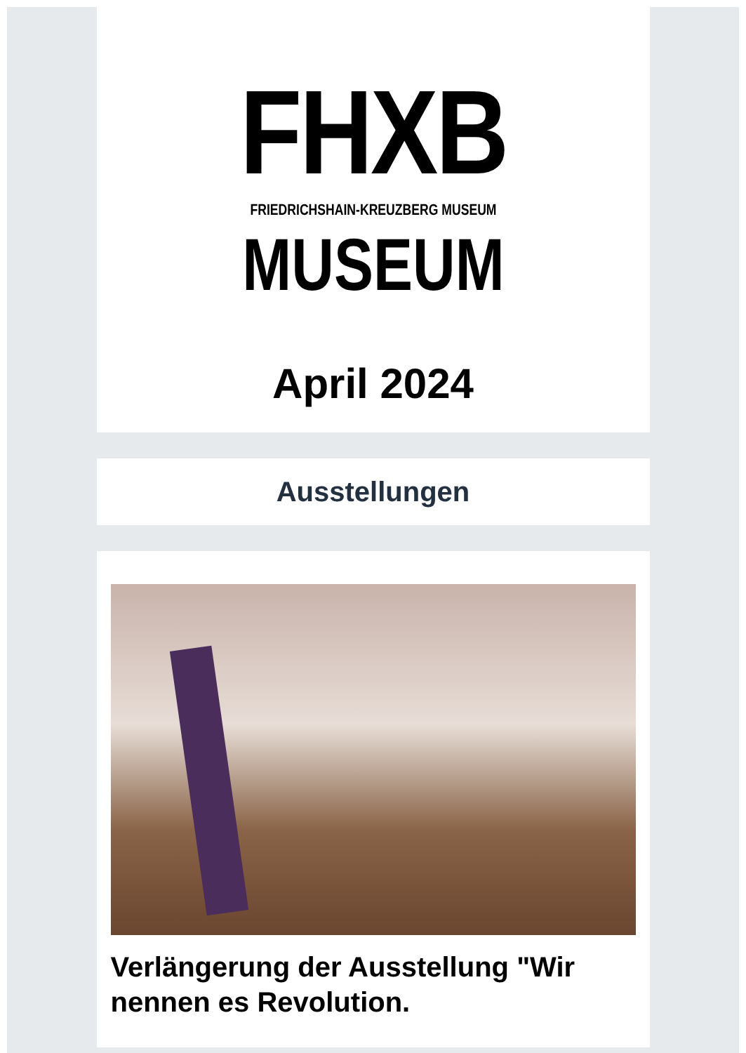FHXB
FRIEDRICHSHAIN-KREUZBERG MUSEUM
MUSEUM
April 2024
Ausstellungen
Verlängerung der Ausstellung "Wir nennen es Revolution.